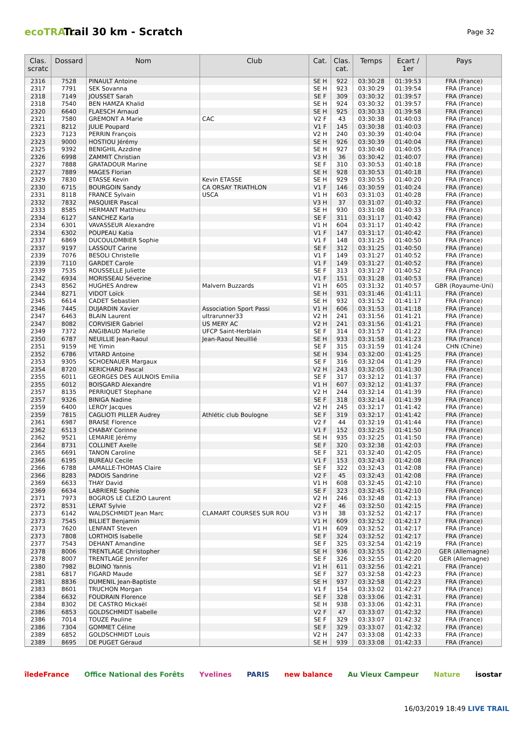ecoTRAIL
Trail 30 km - Scratch
Page 32
| Clas. scratc | Dossard | Nom | Club | Cat. | Clas. cat. | Temps | Ecart / 1er | Pays |
| --- | --- | --- | --- | --- | --- | --- | --- | --- |
| 2316 | 7528 | PINAULT Antoine | | SE H | 922 | 03:30:28 | 01:39:53 | FRA (France) |
| 2317 | 7791 | SEK Sovanna | | SE H | 923 | 03:30:29 | 01:39:54 | FRA (France) |
| 2318 | 7149 | JOUSSET Sarah | | SE F | 309 | 03:30:32 | 01:39:57 | FRA (France) |
| 2318 | 7540 | BEN HAMZA Khalid | | SE H | 924 | 03:30:32 | 01:39:57 | FRA (France) |
| 2320 | 6640 | FLAESCH Arnaud | | SE H | 925 | 03:30:33 | 01:39:58 | FRA (France) |
| 2321 | 7580 | GREMONT A Marie | CAC | V2 F | 43 | 03:30:38 | 01:40:03 | FRA (France) |
| 2321 | 8212 | JULIE Poupard | | V1 F | 145 | 03:30:38 | 01:40:03 | FRA (France) |
| 2323 | 7123 | PERRIN François | | V2 H | 240 | 03:30:39 | 01:40:04 | FRA (France) |
| 2323 | 9000 | HOSTIOU Jérémy | | SE H | 926 | 03:30:39 | 01:40:04 | FRA (France) |
| 2325 | 9392 | BENIGHIL Azzdine | | SE H | 927 | 03:30:40 | 01:40:05 | FRA (France) |
| 2326 | 6998 | ZAMMIT Christian | | V3 H | 36 | 03:30:42 | 01:40:07 | FRA (France) |
| 2327 | 7888 | GRATADOUR Marine | | SE F | 310 | 03:30:53 | 01:40:18 | FRA (France) |
| 2327 | 7889 | MAGES Florian | | SE H | 928 | 03:30:53 | 01:40:18 | FRA (France) |
| 2329 | 7830 | ETASSE Kevin | Kevin ETASSE | SE H | 929 | 03:30:55 | 01:40:20 | FRA (France) |
| 2330 | 6715 | BOURGOIN Sandy | CA ORSAY TRIATHLON | V1 F | 146 | 03:30:59 | 01:40:24 | FRA (France) |
| 2331 | 8118 | FRANCE Sylvain | USCA | V1 H | 603 | 03:31:03 | 01:40:28 | FRA (France) |
| 2332 | 7832 | PASQUIER Pascal | | V3 H | 37 | 03:31:07 | 01:40:32 | FRA (France) |
| 2333 | 8585 | HERMANT Matthieu | | SE H | 930 | 03:31:08 | 01:40:33 | FRA (France) |
| 2334 | 6127 | SANCHEZ Karla | | SE F | 311 | 03:31:17 | 01:40:42 | FRA (France) |
| 2334 | 6301 | VAVASSEUR Alexandre | | V1 H | 604 | 03:31:17 | 01:40:42 | FRA (France) |
| 2334 | 6302 | POUPEAU Katia | | V1 F | 147 | 03:31:17 | 01:40:42 | FRA (France) |
| 2337 | 6869 | DUCOULOMBIER Sophie | | V1 F | 148 | 03:31:25 | 01:40:50 | FRA (France) |
| 2337 | 9197 | LASSOUT Carine | | SE F | 312 | 03:31:25 | 01:40:50 | FRA (France) |
| 2339 | 7076 | BESOLI Christelle | | V1 F | 149 | 03:31:27 | 01:40:52 | FRA (France) |
| 2339 | 7110 | GARDET Carole | | V1 F | 149 | 03:31:27 | 01:40:52 | FRA (France) |
| 2339 | 7535 | ROUSSELLE Juliette | | SE F | 313 | 03:31:27 | 01:40:52 | FRA (France) |
| 2342 | 6934 | MORISSEAU Séverine | | V1 F | 151 | 03:31:28 | 01:40:53 | FRA (France) |
| 2343 | 8562 | HUGHES Andrew | Malvern Buzzards | V1 H | 605 | 03:31:32 | 01:40:57 | GBR (Royaume-Uni) |
| 2344 | 8271 | VIDOT Loïck | | SE H | 931 | 03:31:46 | 01:41:11 | FRA (France) |
| 2345 | 6614 | CADET Sebastien | | SE H | 932 | 03:31:52 | 01:41:17 | FRA (France) |
| 2346 | 7445 | DUJARDIN Xavier | Association Sport Passi | V1 H | 606 | 03:31:53 | 01:41:18 | FRA (France) |
| 2347 | 6463 | BLAIN Laurent | ultrarunner33 | V2 H | 241 | 03:31:56 | 01:41:21 | FRA (France) |
| 2347 | 8082 | CORVISIER Gabriel | US MERY AC | V2 H | 241 | 03:31:56 | 01:41:21 | FRA (France) |
| 2349 | 7372 | ANGIBAUD Marielle | UFCP Saint-Herblain | SE F | 314 | 03:31:57 | 01:41:22 | FRA (France) |
| 2350 | 6787 | NEUILLIE Jean-Raoul | Jean-Raoul Neuillié | SE H | 933 | 03:31:58 | 01:41:23 | FRA (France) |
| 2351 | 9159 | HE Yimin | | SE F | 315 | 03:31:59 | 01:41:24 | CHN (Chine) |
| 2352 | 6786 | VITARD Antoine | | SE H | 934 | 03:32:00 | 01:41:25 | FRA (France) |
| 2353 | 9305 | SCHOENAUER Margaux | | SE F | 316 | 03:32:04 | 01:41:29 | FRA (France) |
| 2354 | 8720 | KERICHARD Pascal | | V2 H | 243 | 03:32:05 | 01:41:30 | FRA (France) |
| 2355 | 6011 | GEORGES DES AULNOIS Emilia | | SE F | 317 | 03:32:12 | 01:41:37 | FRA (France) |
| 2355 | 6012 | BOISGARD Alexandre | | V1 H | 607 | 03:32:12 | 01:41:37 | FRA (France) |
| 2357 | 8135 | PERRIQUET Stephane | | V2 H | 244 | 03:32:14 | 01:41:39 | FRA (France) |
| 2357 | 9326 | BINIGA Nadine | | SE F | 318 | 03:32:14 | 01:41:39 | FRA (France) |
| 2359 | 6400 | LEROY Jacques | | V2 H | 245 | 03:32:17 | 01:41:42 | FRA (France) |
| 2359 | 7815 | CAGLIOTI PILLER Audrey | Athlétic club Boulogne | SE F | 319 | 03:32:17 | 01:41:42 | FRA (France) |
| 2361 | 6987 | BRAISE Florence | | V2 F | 44 | 03:32:19 | 01:41:44 | FRA (France) |
| 2362 | 6513 | CHABAY Corinne | | V1 F | 152 | 03:32:25 | 01:41:50 | FRA (France) |
| 2362 | 9521 | LEMARIE Jérémy | | SE H | 935 | 03:32:25 | 01:41:50 | FRA (France) |
| 2364 | 8731 | COLLINET Axelle | | SE F | 320 | 03:32:38 | 01:42:03 | FRA (France) |
| 2365 | 6691 | TANON Caroline | | SE F | 321 | 03:32:40 | 01:42:05 | FRA (France) |
| 2366 | 6195 | BUREAU Cecile | | V1 F | 153 | 03:32:43 | 01:42:08 | FRA (France) |
| 2366 | 6788 | LAMALLE-THOMAS Claire | | SE F | 322 | 03:32:43 | 01:42:08 | FRA (France) |
| 2366 | 8283 | PADOIS Sandrine | | V2 F | 45 | 03:32:43 | 01:42:08 | FRA (France) |
| 2369 | 6633 | THAY David | | V1 H | 608 | 03:32:45 | 01:42:10 | FRA (France) |
| 2369 | 6634 | LABRIERE Sophie | | SE F | 323 | 03:32:45 | 01:42:10 | FRA (France) |
| 2371 | 7973 | BOGROS LE CLEZIO Laurent | | V2 H | 246 | 03:32:48 | 01:42:13 | FRA (France) |
| 2372 | 8531 | LERAT Sylvie | | V2 F | 46 | 03:32:50 | 01:42:15 | FRA (France) |
| 2373 | 6142 | WALDSCHMIDT Jean Marc | CLAMART COURSES SUR ROU | V3 H | 38 | 03:32:52 | 01:42:17 | FRA (France) |
| 2373 | 7545 | BILLIET Benjamin | | V1 H | 609 | 03:32:52 | 01:42:17 | FRA (France) |
| 2373 | 7620 | LENFANT Steven | | V1 H | 609 | 03:32:52 | 01:42:17 | FRA (France) |
| 2373 | 7808 | LORTHOIS Isabelle | | SE F | 324 | 03:32:52 | 01:42:17 | FRA (France) |
| 2377 | 7543 | DEHANT Amandine | | SE F | 325 | 03:32:54 | 01:42:19 | FRA (France) |
| 2378 | 8006 | TRENTLAGE Christopher | | SE H | 936 | 03:32:55 | 01:42:20 | GER (Allemagne) |
| 2378 | 8007 | TRENTLAGE Jennifer | | SE F | 326 | 03:32:55 | 01:42:20 | GER (Allemagne) |
| 2380 | 7982 | BLOINO Yannis | | V1 H | 611 | 03:32:56 | 01:42:21 | FRA (France) |
| 2381 | 6817 | FIGARD Maude | | SE F | 327 | 03:32:58 | 01:42:23 | FRA (France) |
| 2381 | 8836 | DUMENIL Jean-Baptiste | | SE H | 937 | 03:32:58 | 01:42:23 | FRA (France) |
| 2383 | 8601 | TRUCHON Morgan | | V1 F | 154 | 03:33:02 | 01:42:27 | FRA (France) |
| 2384 | 6632 | FOUDRAIN Florence | | SE F | 328 | 03:33:06 | 01:42:31 | FRA (France) |
| 2384 | 8302 | DE CASTRO Mickaël | | SE H | 938 | 03:33:06 | 01:42:31 | FRA (France) |
| 2386 | 6853 | GOLDSCHMIDT Isabelle | | V2 F | 47 | 03:33:07 | 01:42:32 | FRA (France) |
| 2386 | 7014 | TOUZE Pauline | | SE F | 329 | 03:33:07 | 01:42:32 | FRA (France) |
| 2386 | 7304 | GOMMET Céline | | SE F | 329 | 03:33:07 | 01:42:32 | FRA (France) |
| 2389 | 6852 | GOLDSCHMIDT Louis | | V2 H | 247 | 03:33:08 | 01:42:33 | FRA (France) |
| 2389 | 8695 | DE PUGET Géraud | | SE H | 939 | 03:33:08 | 01:42:33 | FRA (France) |
îledeFrance Office National des Forêts Yvelines PARIS new balance Au Vieux Campeur Nature isostar
16/03/2019 18:49 LIVE TRAIL